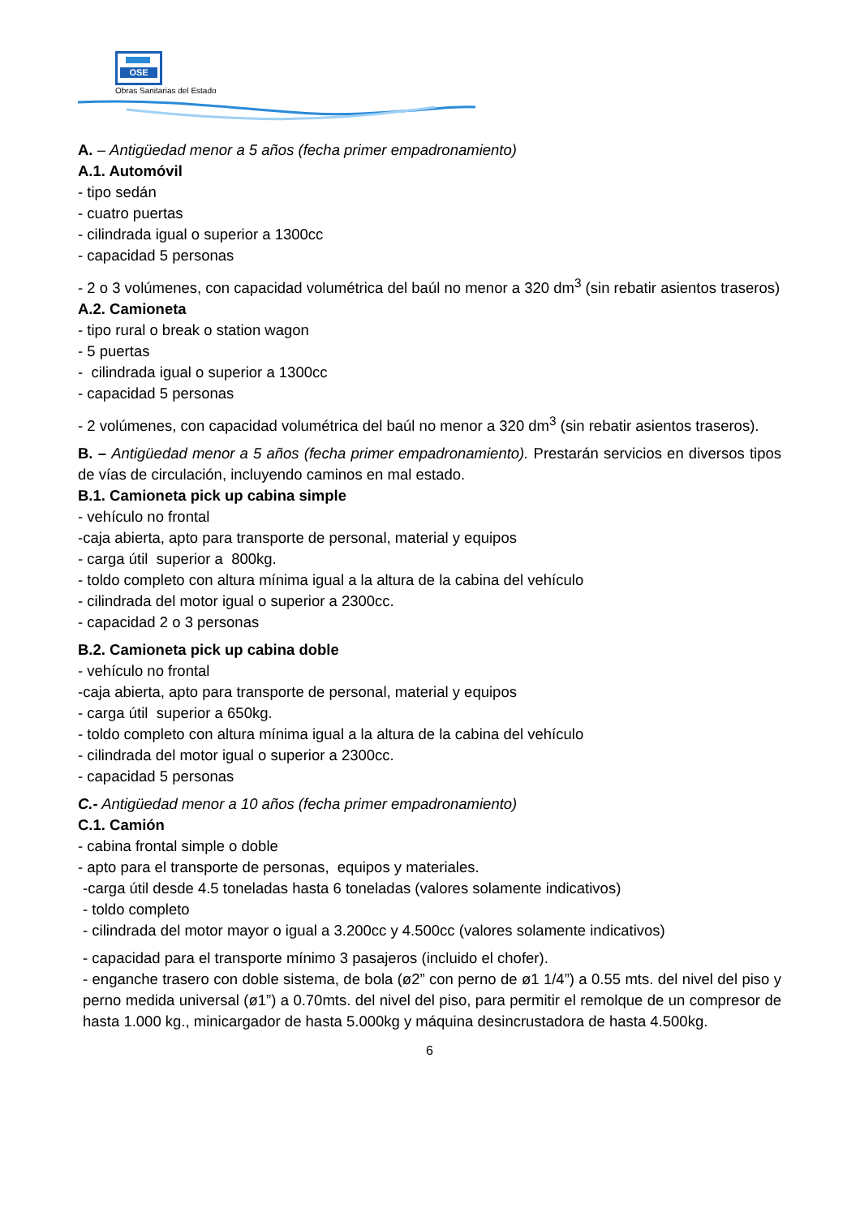OSE
Obras Sanitarias del Estado
A. – Antigüedad menor a 5 años (fecha primer empadronamiento)
A.1. Automóvil
- tipo sedán
- cuatro puertas
- cilindrada igual o superior a 1300cc
- capacidad 5 personas
- 2 o 3 volúmenes, con capacidad volumétrica del baúl no menor a 320 dm<sup>3</sup> (sin rebatir asientos traseros)
A.2. Camioneta
- tipo rural o break o station wagon
- 5 puertas
- cilindrada igual o superior a 1300cc
- capacidad 5 personas
- 2 volúmenes, con capacidad volumétrica del baúl no menor a 320 dm<sup>3</sup> (sin rebatir asientos traseros).
B. – Antigüedad menor a 5 años (fecha primer empadronamiento). Prestarán servicios en diversos tipos de vías de circulación, incluyendo caminos en mal estado.
B.1. Camioneta pick up cabina simple
- vehículo no frontal
-caja abierta, apto para transporte de personal, material y equipos
- carga útil superior a 800kg.
- toldo completo con altura mínima igual a la altura de la cabina del vehículo
- cilindrada del motor igual o superior a 2300cc.
- capacidad 2 o 3 personas
B.2. Camioneta pick up cabina doble
- vehículo no frontal
-caja abierta, apto para transporte de personal, material y equipos
- carga útil superior a 650kg.
- toldo completo con altura mínima igual a la altura de la cabina del vehículo
- cilindrada del motor igual o superior a 2300cc.
- capacidad 5 personas
C.- Antigüedad menor a 10 años (fecha primer empadronamiento)
C.1. Camión
- cabina frontal simple o doble
- apto para el transporte de personas, equipos y materiales.
-carga útil desde 4.5 toneladas hasta 6 toneladas (valores solamente indicativos)
- toldo completo
- cilindrada del motor mayor o igual a 3.200cc y 4.500cc (valores solamente indicativos)
- capacidad para el transporte mínimo 3 pasajeros (incluido el chofer).
- enganche trasero con doble sistema, de bola (ø2” con perno de ø1 1/4”) a 0.55 mts. del nivel del piso y perno medida universal (ø1”) a 0.70mts. del nivel del piso, para permitir el remolque de un compresor de hasta 1.000 kg., minicargador de hasta 5.000kg y máquina desincrustadora de hasta 4.500kg.
6